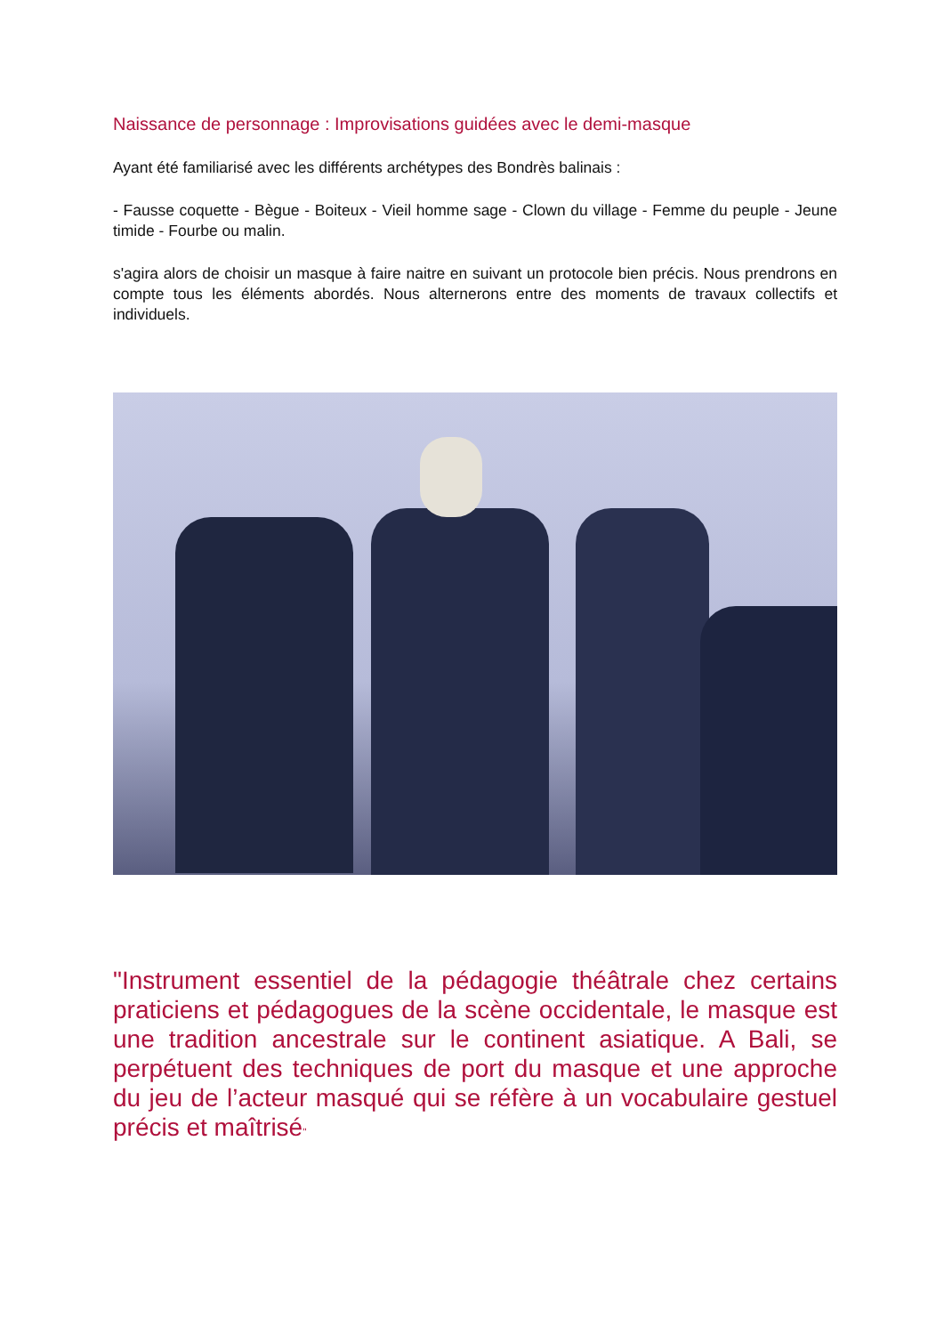Naissance de personnage : Improvisations guidées avec le demi-masque
Ayant été familiarisé avec les différents archétypes des Bondrès balinais :
- Fausse coquette - Bègue - Boiteux - Vieil homme sage - Clown du village - Femme du peuple - Jeune timide - Fourbe ou malin.
s'agira alors de choisir un masque à faire naitre en suivant un protocole bien précis. Nous prendrons en compte tous les éléments abordés. Nous alternerons entre des moments de travaux collectifs et individuels.
"Instrument essentiel de la pédagogie théâtrale chez certains praticiens et pédagogues de la scène occidentale, le masque est une tradition ancestrale sur le continent asiatique. A Bali, se perpétuent des techniques de port du masque et une approche du jeu de l’acteur masqué qui se réfère à un vocabulaire gestuel précis et maîtrisé"